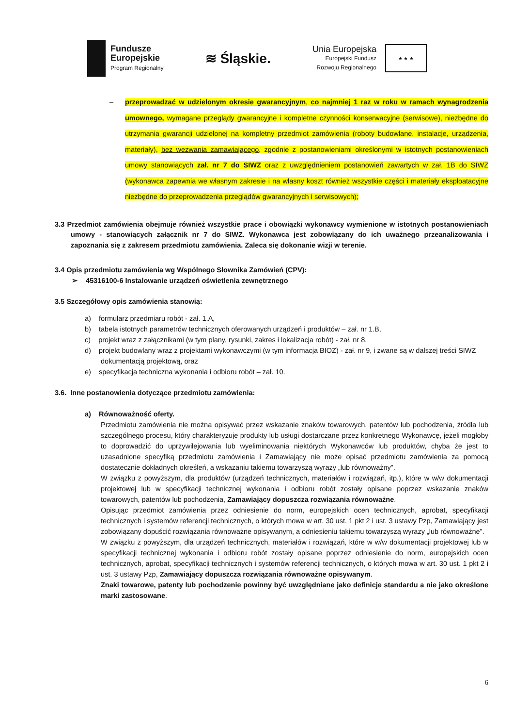Fundusze
Europejskie
Program Regionalny
≋ Śląskie.
Unia Europejska
Europejski Fundusz
Rozwoju Regionalnego
★ ★ ★
– przeprowadzać w udzielonym okresie gwarancyjnym, co najmniej 1 raz w roku w ramach wynagrodzenia umownego, wymagane przeglądy gwarancyjne i kompletne czynności konserwacyjne (serwisowe), niezbędne do utrzymania gwarancji udzielonej na kompletny przedmiot zamówienia (roboty budowlane, instalacje, urządzenia, materiały), bez wezwania zamawiającego, zgodnie z postanowieniami określonymi w istotnych postanowieniach umowy stanowiących zał. nr 7 do SIWZ oraz z uwzględnieniem postanowień zawartych w zał. 1B do SIWZ (wykonawca zapewnia we własnym zakresie i na własny koszt również wszystkie części i materiały eksploatacyjne niezbędne do przeprowadzenia przeglądów gwarancyjnych i serwisowych);
3.3 Przedmiot zamówienia obejmuje również wszystkie prace i obowiązki wykonawcy wymienione w istotnych postanowieniach umowy - stanowiących załącznik nr 7 do SIWZ. Wykonawca jest zobowiązany do ich uważnego przeanalizowania i zapoznania się z zakresem przedmiotu zamówienia. Zaleca się dokonanie wizji w terenie.
3.4 Opis przedmiotu zamówienia wg Wspólnego Słownika Zamówień (CPV):
➢ 45316100-6 Instalowanie urządzeń oświetlenia zewnętrznego
3.5 Szczegółowy opis zamówienia stanowią:
a) formularz przedmiaru robót - zał. 1.A,
b) tabela istotnych parametrów technicznych oferowanych urządzeń i produktów – zał. nr 1.B,
c) projekt wraz z załącznikami (w tym plany, rysunki, zakres i lokalizacja robót) - zał. nr 8,
d) projekt budowlany wraz z projektami wykonawczymi (w tym informacja BIOZ) - zał. nr 9, i zwane są w dalszej treści SIWZ dokumentacją projektową, oraz
e) specyfikacja techniczna wykonania i odbioru robót – zał. 10.
3.6. Inne postanowienia dotyczące przedmiotu zamówienia:
a) Równoważność oferty.
Przedmiotu zamówienia nie można opisywać przez wskazanie znaków towarowych, patentów lub pochodzenia, źródła lub szczególnego procesu, który charakteryzuje produkty lub usługi dostarczane przez konkretnego Wykonawcę, jeżeli mogłoby to doprowadzić do uprzywilejowania lub wyeliminowania niektórych Wykonawców lub produktów, chyba że jest to uzasadnione specyfiką przedmiotu zamówienia i Zamawiający nie może opisać przedmiotu zamówienia za pomocą dostatecznie dokładnych określeń, a wskazaniu takiemu towarzyszą wyrazy „lub równoważny”.
W związku z powyższym, dla produktów (urządzeń technicznych, materiałów i rozwiązań, itp.), które w w/w dokumentacji projektowej lub w specyfikacji technicznej wykonania i odbioru robót zostały opisane poprzez wskazanie znaków towarowych, patentów lub pochodzenia, Zamawiający dopuszcza rozwiązania równoważne.
Opisując przedmiot zamówienia przez odniesienie do norm, europejskich ocen technicznych, aprobat, specyfikacji technicznych i systemów referencji technicznych, o których mowa w art. 30 ust. 1 pkt 2 i ust. 3 ustawy Pzp, Zamawiający jest zobowiązany dopuścić rozwiązania równoważne opisywanym, a odniesieniu takiemu towarzyszą wyrazy „lub równoważne”.
W związku z powyższym, dla urządzeń technicznych, materiałów i rozwiązań, które w w/w dokumentacji projektowej lub w specyfikacji technicznej wykonania i odbioru robót zostały opisane poprzez odniesienie do norm, europejskich ocen technicznych, aprobat, specyfikacji technicznych i systemów referencji technicznych, o których mowa w art. 30 ust. 1 pkt 2 i ust. 3 ustawy Pzp, Zamawiający dopuszcza rozwiązania równoważne opisywanym.
Znaki towarowe, patenty lub pochodzenie powinny być uwzględniane jako definicje standardu a nie jako określone marki zastosowane.
6